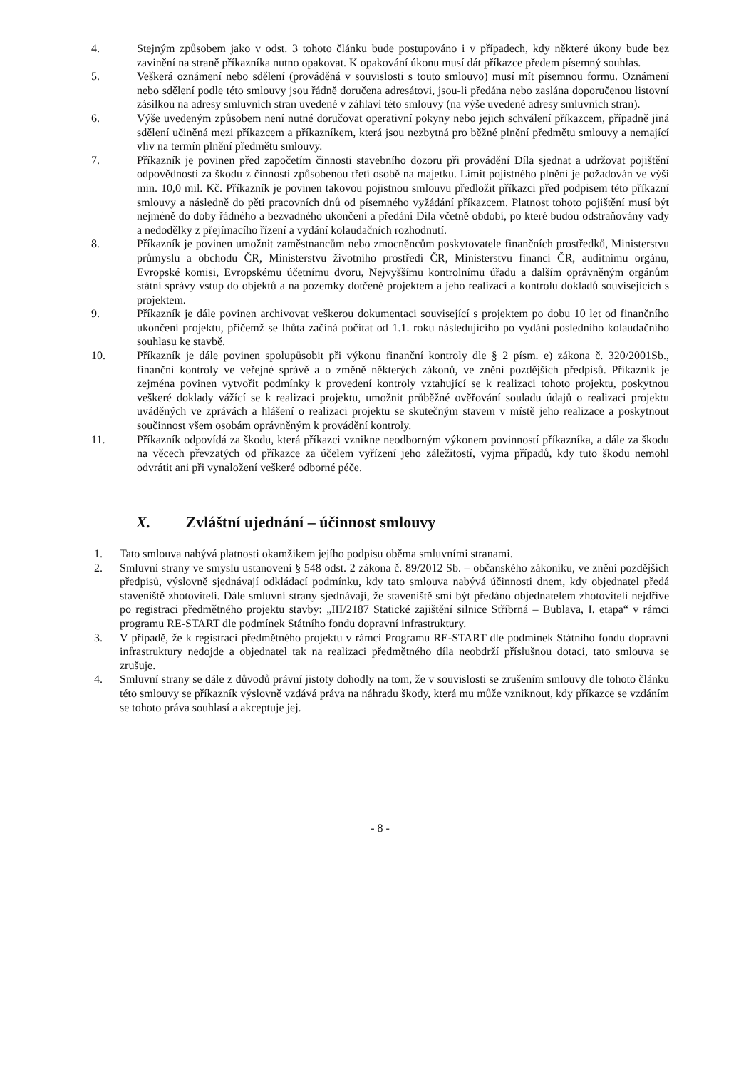4. Stejným způsobem jako v odst. 3 tohoto článku bude postupováno i v případech, kdy některé úkony bude bez zavinění na straně příkazníka nutno opakovat. K opakování úkonu musí dát příkazce předem písemný souhlas.
5. Veškerá oznámení nebo sdělení (prováděná v souvislosti s touto smlouvo) musí mít písemnou formu. Oznámení nebo sdělení podle této smlouvy jsou řádně doručena adresátovi, jsou-li předána nebo zaslána doporučenou listovní zásilkou na adresy smluvních stran uvedené v záhlaví této smlouvy (na výše uvedené adresy smluvních stran).
6. Výše uvedeným způsobem není nutné doručovat operativní pokyny nebo jejich schválení příkazcem, případně jiná sdělení učiněná mezi příkazcem a příkazníkem, která jsou nezbytná pro běžné plnění předmětu smlouvy a nemající vliv na termín plnění předmětu smlouvy.
7. Příkazník je povinen před započetím činnosti stavebního dozoru při provádění Díla sjednat a udržovat pojištění odpovědnosti za škodu z činnosti způsobenou třetí osobě na majetku. Limit pojistného plnění je požadován ve výši min. 10,0 mil. Kč. Příkazník je povinen takovou pojistnou smlouvu předložit příkazci před podpisem této příkazní smlouvy a následně do pěti pracovních dnů od písemného vyžádání příkazcem. Platnost tohoto pojištění musí být nejméně do doby řádného a bezvadného ukončení a předání Díla včetně období, po které budou odstraňovány vady a nedodělky z přejímacího řízení a vydání kolaudačních rozhodnutí.
8. Příkazník je povinen umožnit zaměstnancům nebo zmocněncům poskytovatele finančních prostředků, Ministerstvu průmyslu a obchodu ČR, Ministerstvu životního prostředí ČR, Ministerstvu financí ČR, auditnímu orgánu, Evropské komisi, Evropskému účetnímu dvoru, Nejvyššímu kontrolnímu úřadu a dalším oprávněným orgánům státní správy vstup do objektů a na pozemky dotčené projektem a jeho realizací a kontrolu dokladů souvisejících s projektem.
9. Příkazník je dále povinen archivovat veškerou dokumentaci související s projektem po dobu 10 let od finančního ukončení projektu, přičemž se lhůta začíná počítat od 1.1. roku následujícího po vydání posledního kolaudačního souhlasu ke stavbě.
10. Příkazník je dále povinen spolupůsobit při výkonu finanční kontroly dle § 2 písm. e) zákona č. 320/2001Sb., finanční kontroly ve veřejné správě a o změně některých zákonů, ve znění pozdějších předpisů. Příkazník je zejména povinen vytvořit podmínky k provedení kontroly vztahující se k realizaci tohoto projektu, poskytnou veškeré doklady vážící se k realizaci projektu, umožnit průběžné ověřování souladu údajů o realizaci projektu uváděných ve zprávách a hlášení o realizaci projektu se skutečným stavem v místě jeho realizace a poskytnout součinnost všem osobám oprávněným k provádění kontroly.
11. Příkazník odpovídá za škodu, která příkazci vznikne neodborným výkonem povinností příkazníka, a dále za škodu na věcech převzatých od příkazce za účelem vyřízení jeho záležitostí, vyjma případů, kdy tuto škodu nemohl odvrátit ani při vynaložení veškeré odborné péče.
X. Zvláštní ujednání – účinnost smlouvy
1. Tato smlouva nabývá platnosti okamžikem jejího podpisu oběma smluvními stranami.
2. Smluvní strany ve smyslu ustanovení § 548 odst. 2 zákona č. 89/2012 Sb. – občanského zákoníku, ve znění pozdějších předpisů, výslovně sjednávají odkládací podmínku, kdy tato smlouva nabývá účinnosti dnem, kdy objednatel předá staveniště zhotoviteli. Dále smluvní strany sjednávají, že staveniště smí být předáno objednatelem zhotoviteli nejdříve po registraci předmětného projektu stavby: „III/2187 Statické zajištění silnice Stříbrná – Bublava, I. etapa“ v rámci programu RE-START dle podmínek Státního fondu dopravní infrastruktury.
3. V případě, že k registraci předmětného projektu v rámci Programu RE-START dle podmínek Státního fondu dopravní infrastruktury nedojde a objednatel tak na realizaci předmětného díla neobdrží příslušnou dotaci, tato smlouva se zrušuje.
4. Smluvní strany se dále z důvodů právní jistoty dohodly na tom, že v souvislosti se zrušením smlouvy dle tohoto článku této smlouvy se příkazník výslovně vzdává práva na náhradu škody, která mu může vzniknout, kdy příkazce se vzdáním se tohoto práva souhlasí a akceptuje jej.
- 8 -